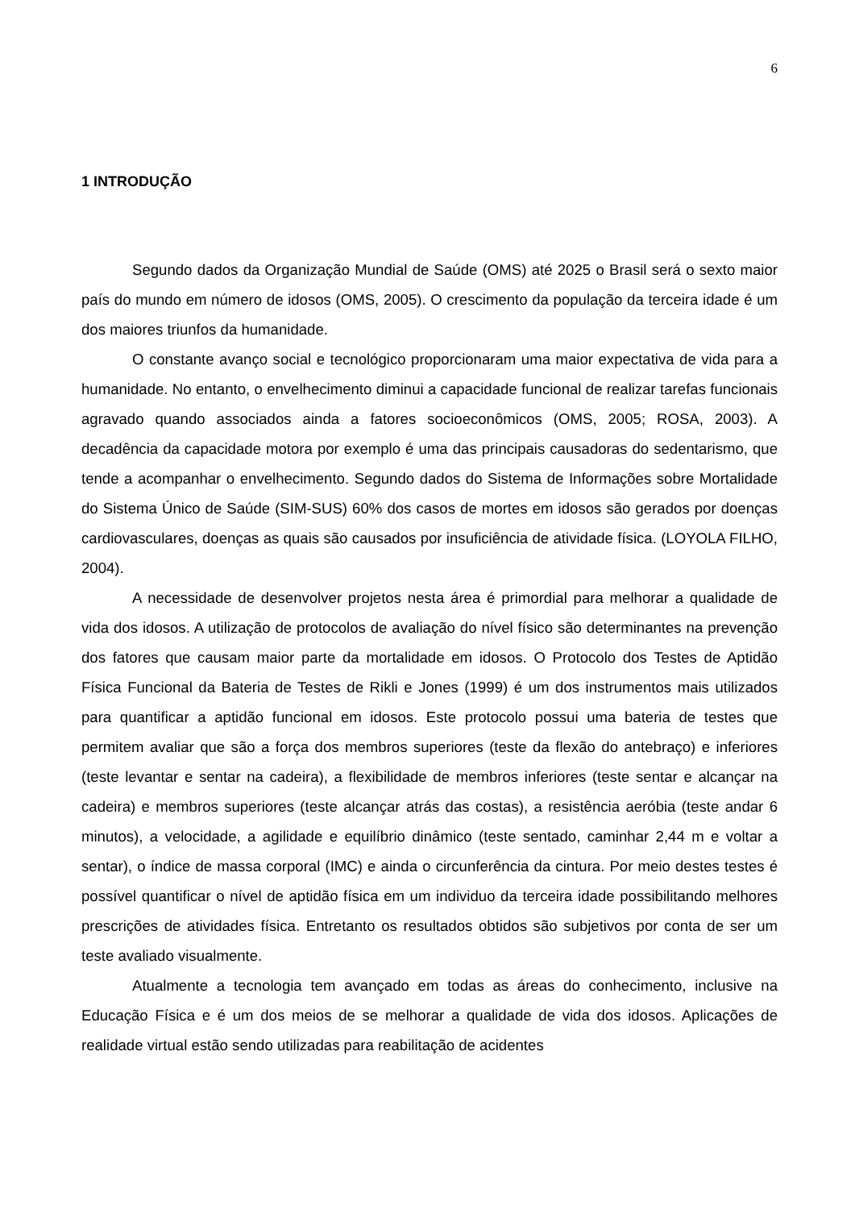6
1 INTRODUÇÃO
Segundo dados da Organização Mundial de Saúde (OMS) até 2025 o Brasil será o sexto maior país do mundo em número de idosos (OMS, 2005). O crescimento da população da terceira idade é um dos maiores triunfos da humanidade.
O constante avanço social e tecnológico proporcionaram uma maior expectativa de vida para a humanidade. No entanto, o envelhecimento diminui a capacidade funcional de realizar tarefas funcionais agravado quando associados ainda a fatores socioeconômicos (OMS, 2005; ROSA, 2003). A decadência da capacidade motora por exemplo é uma das principais causadoras do sedentarismo, que tende a acompanhar o envelhecimento. Segundo dados do Sistema de Informações sobre Mortalidade do Sistema Único de Saúde (SIM-SUS) 60% dos casos de mortes em idosos são gerados por doenças cardiovasculares, doenças as quais são causados por insuficiência de atividade física. (LOYOLA FILHO, 2004).
A necessidade de desenvolver projetos nesta área é primordial para melhorar a qualidade de vida dos idosos. A utilização de protocolos de avaliação do nível físico são determinantes na prevenção dos fatores que causam maior parte da mortalidade em idosos. O Protocolo dos Testes de Aptidão Física Funcional da Bateria de Testes de Rikli e Jones (1999) é um dos instrumentos mais utilizados para quantificar a aptidão funcional em idosos. Este protocolo possui uma bateria de testes que permitem avaliar que são a força dos membros superiores (teste da flexão do antebraço) e inferiores (teste levantar e sentar na cadeira), a flexibilidade de membros inferiores (teste sentar e alcançar na cadeira) e membros superiores (teste alcançar atrás das costas), a resistência aeróbia (teste andar 6 minutos), a velocidade, a agilidade e equilíbrio dinâmico (teste sentado, caminhar 2,44 m e voltar a sentar), o índice de massa corporal (IMC) e ainda o circunferência da cintura. Por meio destes testes é possível quantificar o nível de aptidão física em um individuo da terceira idade possibilitando melhores prescrições de atividades física. Entretanto os resultados obtidos são subjetivos por conta de ser um teste avaliado visualmente.
Atualmente a tecnologia tem avançado em todas as áreas do conhecimento, inclusive na Educação Física e é um dos meios de se melhorar a qualidade de vida dos idosos. Aplicações de realidade virtual estão sendo utilizadas para reabilitação de acidentes